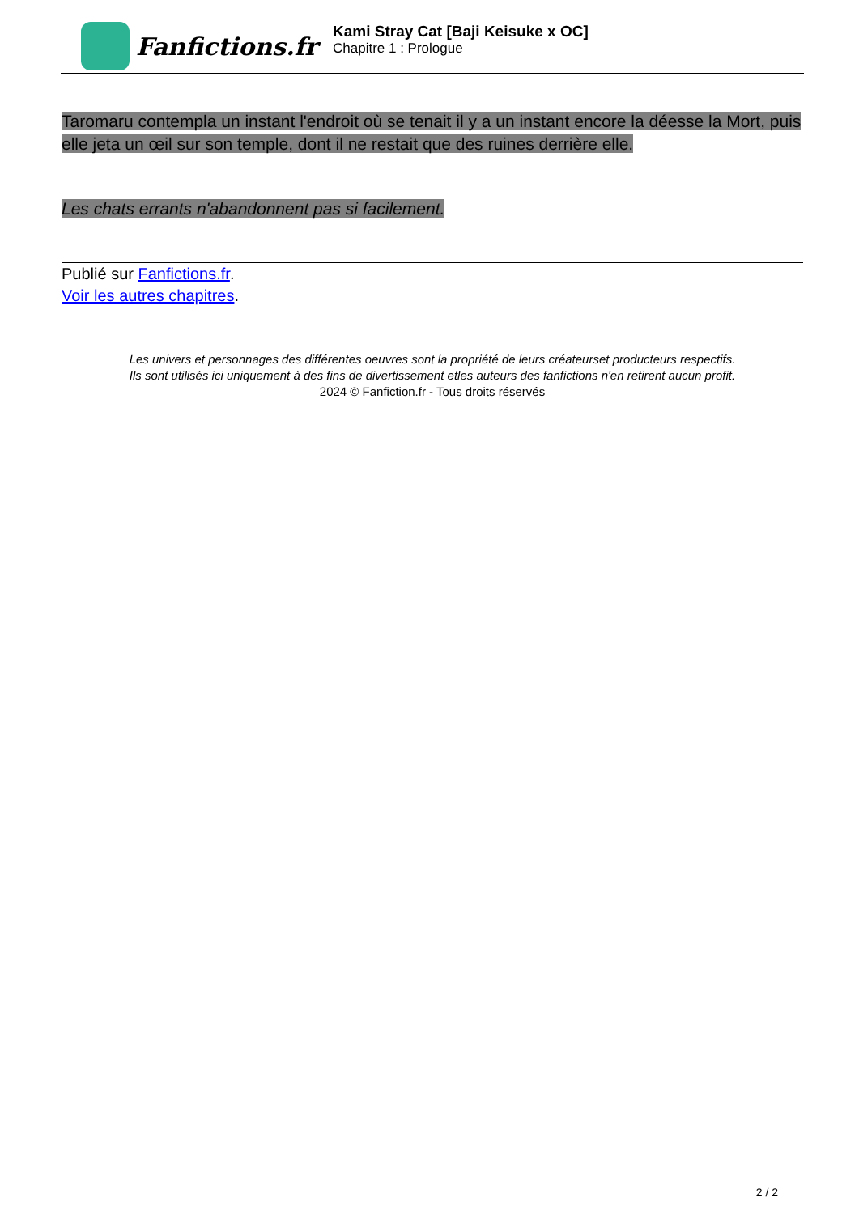Fanfictions.fr
Kami Stray Cat [Baji Keisuke x OC]
Chapitre 1 : Prologue
Taromaru contempla un instant l'endroit où se tenait il y a un instant encore la déesse la Mort, puis elle jeta un œil sur son temple, dont il ne restait que des ruines derrière elle.
Les chats errants n'abandonnent pas si facilement.
Publié sur Fanfictions.fr.
Voir les autres chapitres.
Les univers et personnages des différentes oeuvres sont la propriété de leurs créateurset producteurs respectifs.
Ils sont utilisés ici uniquement à des fins de divertissement etles auteurs des fanfictions n'en retirent aucun profit.
2024 © Fanfiction.fr - Tous droits réservés
2 / 2